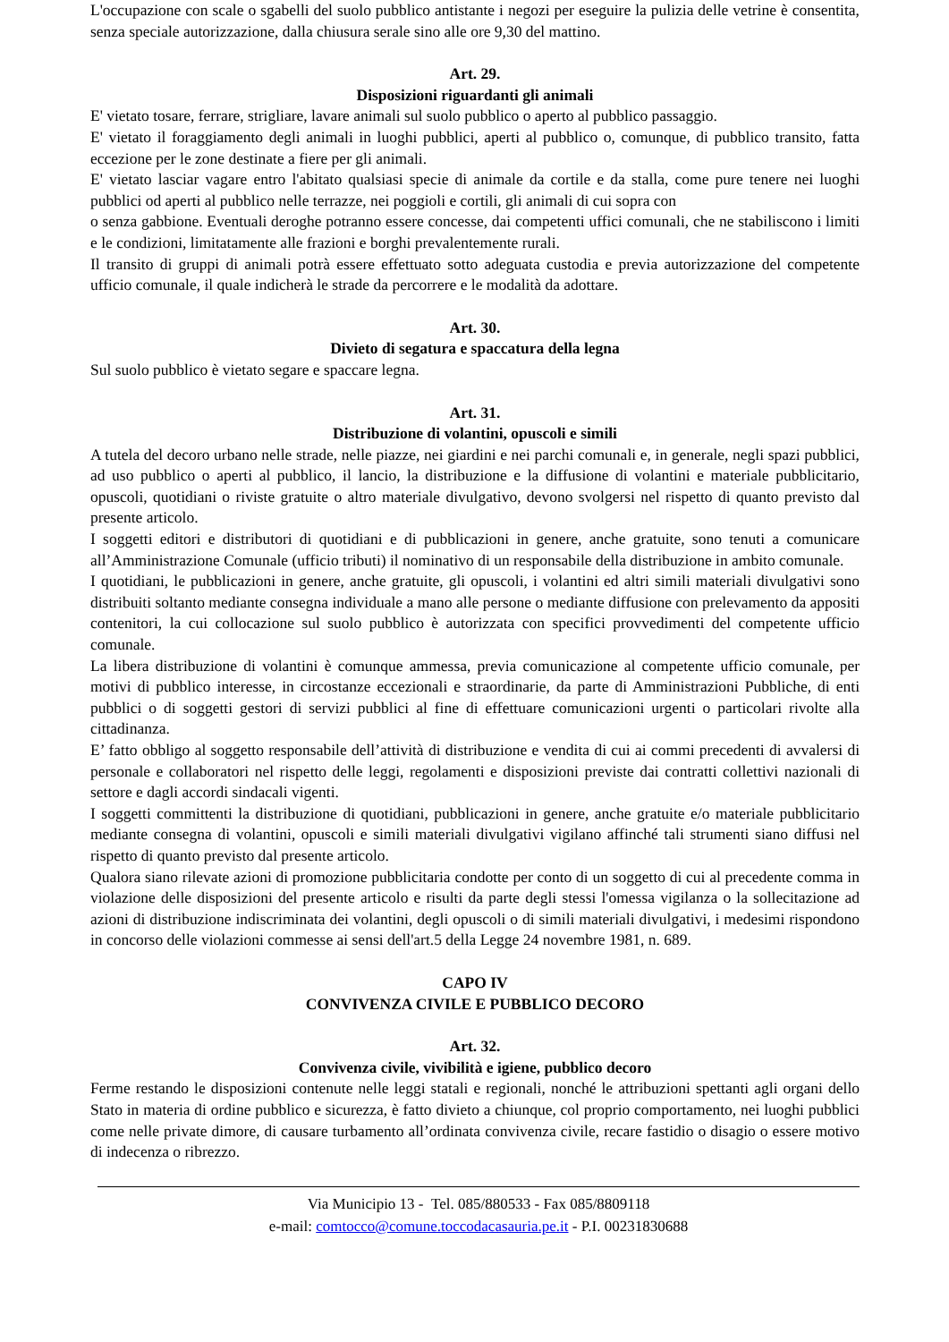L'occupazione con scale o sgabelli del suolo pubblico antistante i negozi per eseguire la pulizia delle vetrine è consentita, senza speciale autorizzazione, dalla chiusura serale sino alle ore 9,30 del mattino.
Art. 29.
Disposizioni riguardanti gli animali
E' vietato tosare, ferrare, strigliare, lavare animali sul suolo pubblico o aperto al pubblico passaggio.
E' vietato il foraggiamento degli animali in luoghi pubblici, aperti al pubblico o, comunque, di pubblico transito, fatta eccezione per le zone destinate a fiere per gli animali.
E' vietato lasciar vagare entro l'abitato qualsiasi specie di animale da cortile e da stalla, come pure tenere nei luoghi pubblici od aperti al pubblico nelle terrazze, nei poggioli e cortili, gli animali di cui sopra con
o senza gabbione. Eventuali deroghe potranno essere concesse, dai competenti uffici comunali, che ne stabiliscono i limiti e le condizioni, limitatamente alle frazioni e borghi prevalentemente rurali.
Il transito di gruppi di animali potrà essere effettuato sotto adeguata custodia e previa autorizzazione del competente ufficio comunale, il quale indicherà le strade da percorrere e le modalità da adottare.
Art. 30.
Divieto di segatura e spaccatura della legna
Sul suolo pubblico è vietato segare e spaccare legna.
Art. 31.
Distribuzione di volantini, opuscoli e simili
A tutela del decoro urbano nelle strade, nelle piazze, nei giardini e nei parchi comunali e, in generale, negli spazi pubblici, ad uso pubblico o aperti al pubblico, il lancio, la distribuzione e la diffusione di volantini e materiale pubblicitario, opuscoli, quotidiani o riviste gratuite o altro materiale divulgativo, devono svolgersi nel rispetto di quanto previsto dal presente articolo.
I soggetti editori e distributori di quotidiani e di pubblicazioni in genere, anche gratuite, sono tenuti a comunicare all’Amministrazione Comunale (ufficio tributi) il nominativo di un responsabile della distribuzione in ambito comunale.
I quotidiani, le pubblicazioni in genere, anche gratuite, gli opuscoli, i volantini ed altri simili materiali divulgativi sono distribuiti soltanto mediante consegna individuale a mano alle persone o mediante diffusione con prelevamento da appositi contenitori, la cui collocazione sul suolo pubblico è autorizzata con specifici provvedimenti del competente ufficio comunale.
La libera distribuzione di volantini è comunque ammessa, previa comunicazione al competente ufficio comunale, per motivi di pubblico interesse, in circostanze eccezionali e straordinarie, da parte di Amministrazioni Pubbliche, di enti pubblici o di soggetti gestori di servizi pubblici al fine di effettuare comunicazioni urgenti o particolari rivolte alla cittadinanza.
E’ fatto obbligo al soggetto responsabile dell’attività di distribuzione e vendita di cui ai commi precedenti di avvalersi di personale e collaboratori nel rispetto delle leggi, regolamenti e disposizioni previste dai contratti collettivi nazionali di settore e dagli accordi sindacali vigenti.
I soggetti committenti la distribuzione di quotidiani, pubblicazioni in genere, anche gratuite e/o materiale pubblicitario mediante consegna di volantini, opuscoli e simili materiali divulgativi vigilano affinché tali strumenti siano diffusi nel rispetto di quanto previsto dal presente articolo.
Qualora siano rilevate azioni di promozione pubblicitaria condotte per conto di un soggetto di cui al precedente comma in violazione delle disposizioni del presente articolo e risulti da parte degli stessi l'omessa vigilanza o la sollecitazione ad azioni di distribuzione indiscriminata dei volantini, degli opuscoli o di simili materiali divulgativi, i medesimi rispondono in concorso delle violazioni commesse ai sensi dell'art.5 della Legge 24 novembre 1981, n. 689.
CAPO IV
CONVIVENZA CIVILE E PUBBLICO DECORO
Art. 32.
Convivenza civile, vivibilità e igiene, pubblico decoro
Ferme restando le disposizioni contenute nelle leggi statali e regionali, nonché le attribuzioni spettanti agli organi dello Stato in materia di ordine pubblico e sicurezza, è fatto divieto a chiunque, col proprio comportamento, nei luoghi pubblici come nelle private dimore, di causare turbamento all’ordinata convivenza civile, recare fastidio o disagio o essere motivo di indecenza o ribrezzo.
Via Municipio 13 - Tel. 085/880533 - Fax 085/8809118
e-mail: comtocco@comune.toccodacasauria.pe.it - P.I. 00231830688